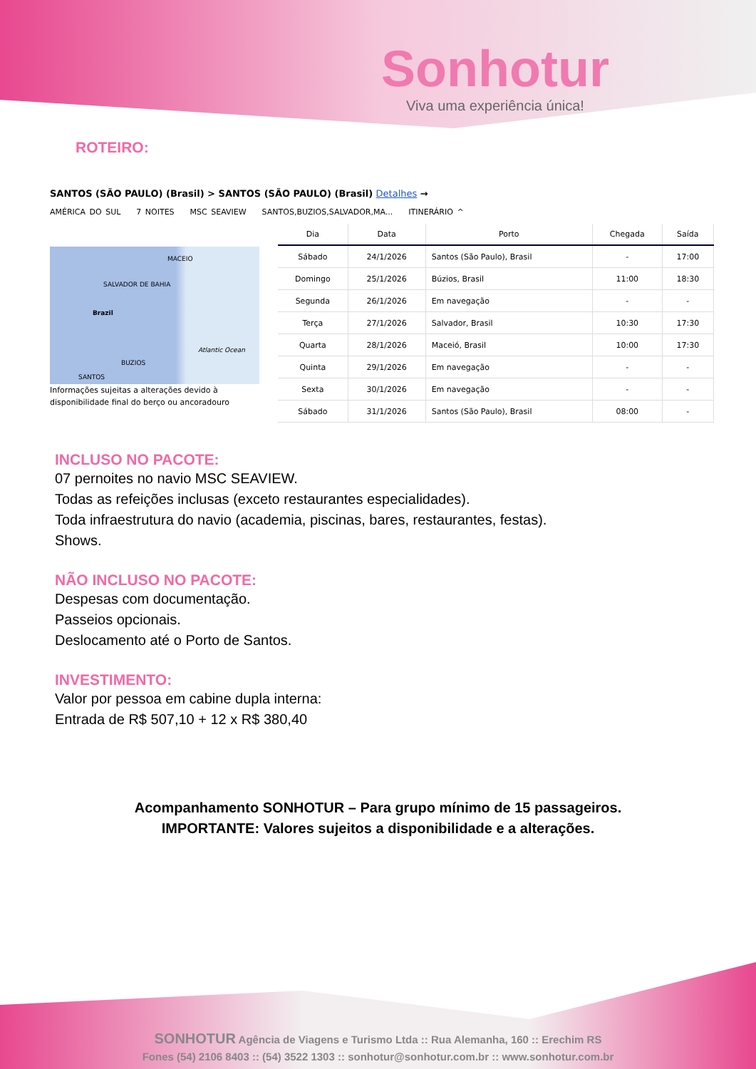Sonhotur
Viva uma experiência única!
ROTEIRO:
SANTOS (SÃO PAULO) (Brasil) > SANTOS (SÃO PAULO) (Brasil) Detalhes →
AMÉRICA DO SUL 7 NOITES MSC SEAVIEW SANTOS,BUZIOS,SALVADOR,MA... ITINERÁRIO ^
MACEIO
SALVADOR DE BAHIA
Brazil
Atlantic Ocean
BUZIOS
SANTOS
Informações sujeitas a alterações devido à disponibilidade final do berço ou ancoradouro
| Dia | Data | Porto | Chegada | Saída |
| --- | --- | --- | --- | --- |
| Sábado | 24/1/2026 | Santos (São Paulo), Brasil | - | 17:00 |
| Domingo | 25/1/2026 | Búzios, Brasil | 11:00 | 18:30 |
| Segunda | 26/1/2026 | Em navegação | - | - |
| Terça | 27/1/2026 | Salvador, Brasil | 10:30 | 17:30 |
| Quarta | 28/1/2026 | Maceió, Brasil | 10:00 | 17:30 |
| Quinta | 29/1/2026 | Em navegação | - | - |
| Sexta | 30/1/2026 | Em navegação | - | - |
| Sábado | 31/1/2026 | Santos (São Paulo), Brasil | 08:00 | - |
INCLUSO NO PACOTE:
07 pernoites no navio MSC SEAVIEW.
Todas as refeições inclusas (exceto restaurantes especialidades).
Toda infraestrutura do navio (academia, piscinas, bares, restaurantes, festas).
Shows.
NÃO INCLUSO NO PACOTE:
Despesas com documentação.
Passeios opcionais.
Deslocamento até o Porto de Santos.
INVESTIMENTO:
Valor por pessoa em cabine dupla interna:
Entrada de R$ 507,10 + 12 x R$ 380,40
Acompanhamento SONHOTUR – Para grupo mínimo de 15 passageiros.
IMPORTANTE: Valores sujeitos a disponibilidade e a alterações.
SONHOTUR Agência de Viagens e Turismo Ltda :: Rua Alemanha, 160 :: Erechim RS
Fones (54) 2106 8403 :: (54) 3522 1303 :: sonhotur@sonhotur.com.br :: www.sonhotur.com.br